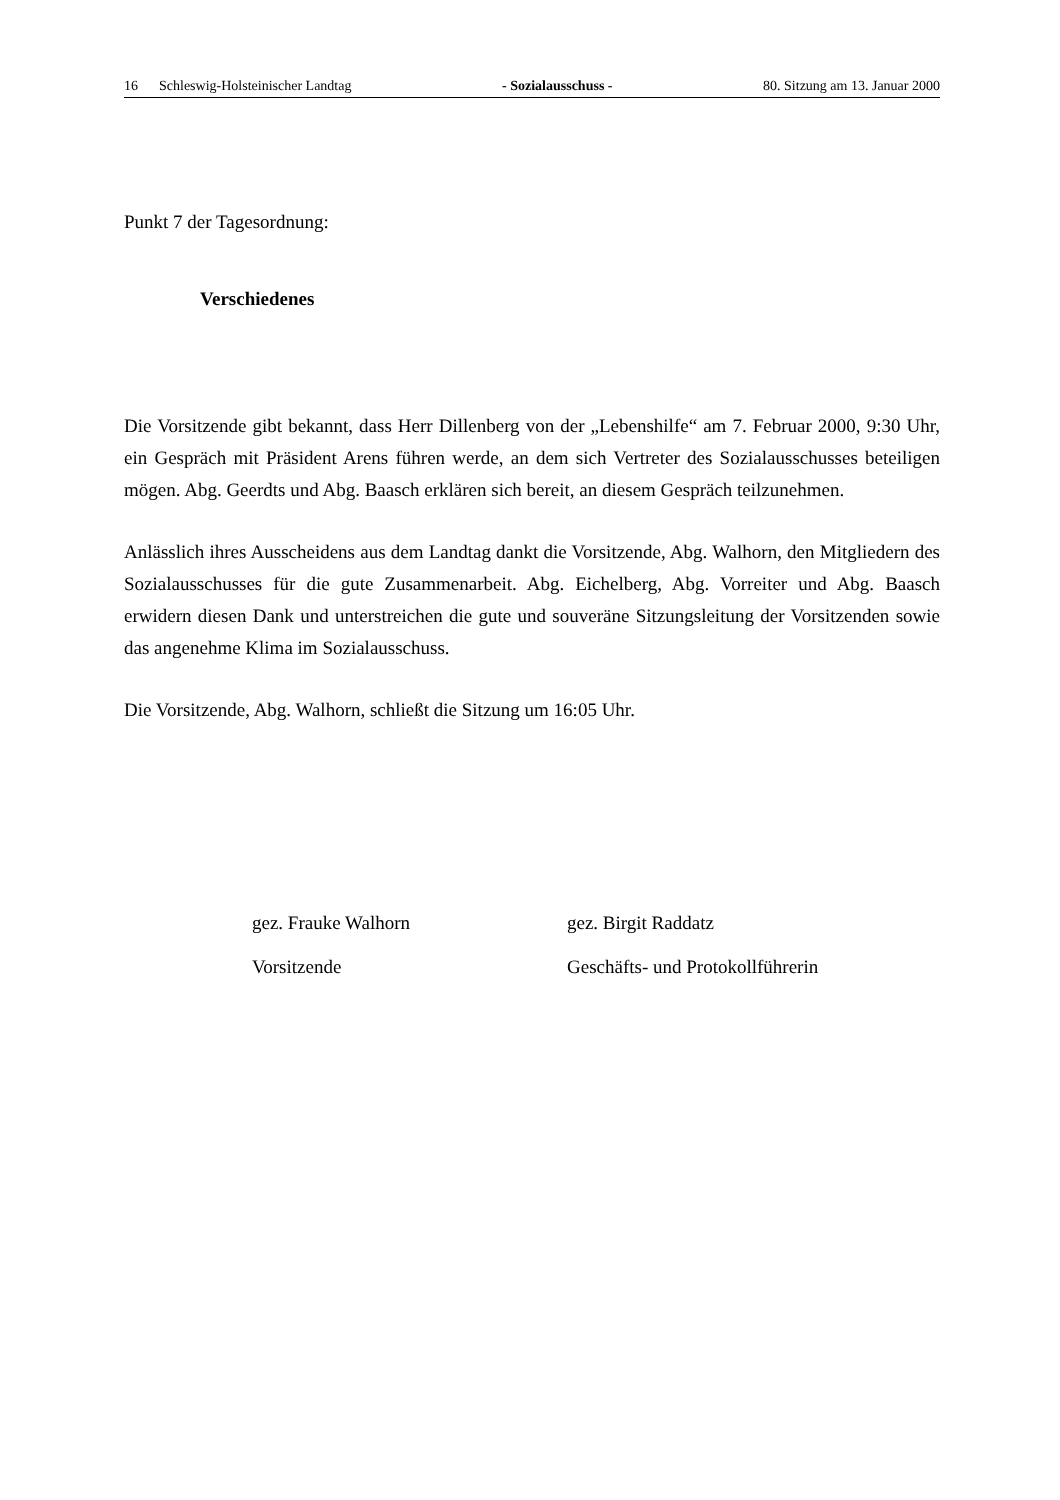16 Schleswig-Holsteinischer Landtag - Sozialausschuss - 80. Sitzung am 13. Januar 2000
Punkt 7 der Tagesordnung:
Verschiedenes
Die Vorsitzende gibt bekannt, dass Herr Dillenberg von der „Lebenshilfe“ am 7. Februar 2000, 9:30 Uhr, ein Gespräch mit Präsident Arens führen werde, an dem sich Vertreter des Sozial­ausschusses beteiligen mögen. Abg. Geerdts und Abg. Baasch erklären sich bereit, an diesem Gespräch teilzunehmen.
Anlässlich ihres Ausscheidens aus dem Landtag dankt die Vorsitzende, Abg. Walhorn, den Mitgliedern des Sozialausschusses für die gute Zusammenarbeit. Abg. Eichelberg, Abg. Vor­reiter und Abg. Baasch erwidern diesen Dank und unterstreichen die gute und souveräne Sit­zungsleitung der Vorsitzenden sowie das angenehme Klima im Sozialausschuss.
Die Vorsitzende, Abg. Walhorn, schließt die Sitzung um 16:05 Uhr.
gez. Frauke Walhorn
Vorsitzende
gez. Birgit Raddatz
Geschäfts- und Protokollführerin